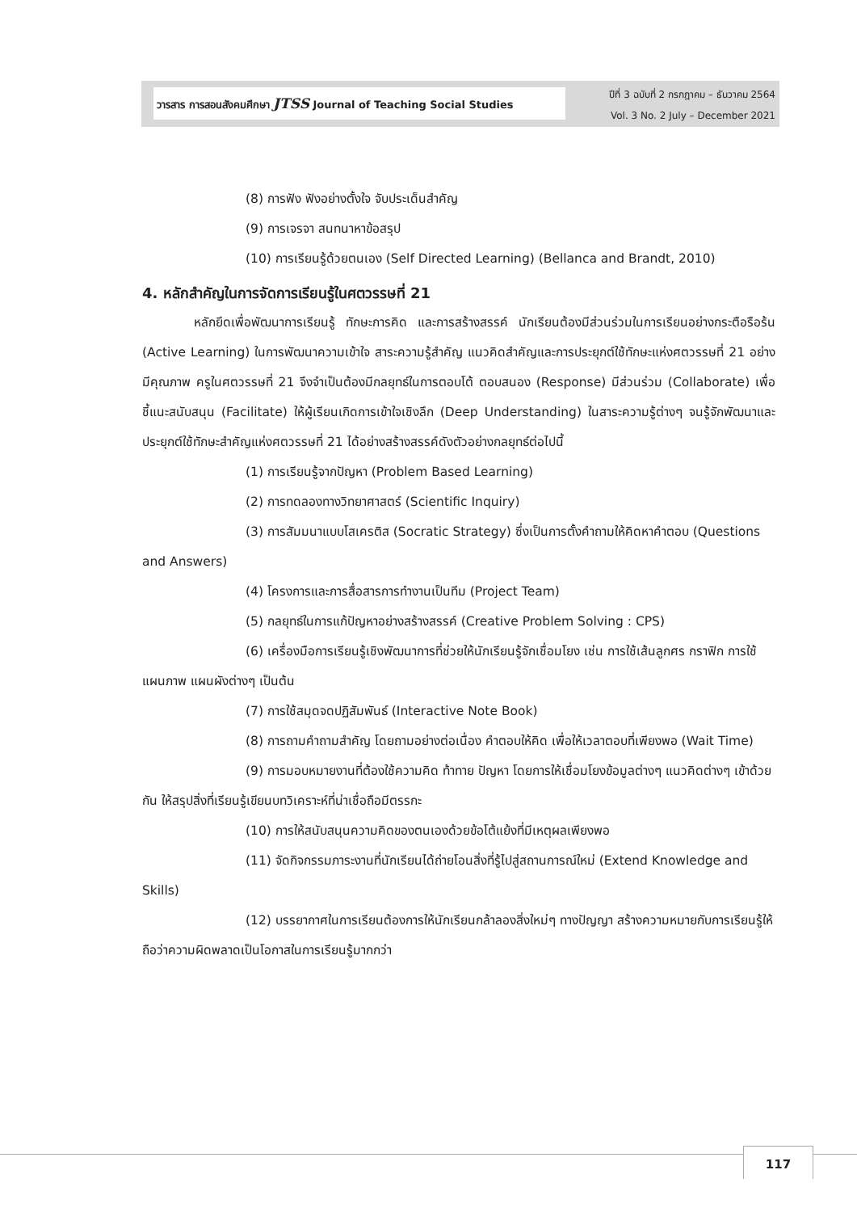วารสาร การสอนสังคมศึกษา JTSS Journal of Teaching Social Studies
ปีที่ 3 ฉบับที่ 2 กรกฎาคม – ธันวาคม 2564
Vol. 3 No. 2 July – December 2021
(8) การฟัง ฟังอย่างตั้งใจ จับประเด็นสำคัญ
(9) การเจรจา สนทนาหาข้อสรุป
(10) การเรียนรู้ด้วยตนเอง (Self Directed Learning) (Bellanca and Brandt, 2010)
4. หลักสำคัญในการจัดการเรียนรู้ในศตวรรษที่ 21
หลักยึดเพื่อพัฒนาการเรียนรู้ ทักษะการคิด และการสร้างสรรค์ นักเรียนต้องมีส่วนร่วมในการเรียนอย่างกระตือรือร้น (Active Learning) ในการพัฒนาความเข้าใจ สาระความรู้สำคัญ แนวคิดสำคัญและการประยุกต์ใช้ทักษะแห่งศตวรรษที่ 21 อย่างมีคุณภาพ ครูในศตวรรษที่ 21 จึงจำเป็นต้องมีกลยุทธ์ในการตอบโต้ ตอบสนอง (Response) มีส่วนร่วม (Collaborate) เพื่อชี้แนะสนับสนุน (Facilitate) ให้ผู้เรียนเกิดการเข้าใจเชิงลึก (Deep Understanding) ในสาระความรู้ต่างๆ จนรู้จักพัฒนาและประยุกต์ใช้ทักษะสำคัญแห่งศตวรรษที่ 21 ได้อย่างสร้างสรรค์ดังตัวอย่างกลยุทธ์ต่อไปนี้
(1) การเรียนรู้จากปัญหา (Problem Based Learning)
(2) การทดลองทางวิทยาศาสตร์ (Scientific Inquiry)
(3) การสัมมนาแบบโสเครติส (Socratic Strategy) ซึ่งเป็นการตั้งคำถามให้คิดหาคำตอบ (Questions and Answers)
(4) โครงการและการสื่อสารการทำงานเป็นทีม (Project Team)
(5) กลยุทธ์ในการแก้ปัญหาอย่างสร้างสรรค์ (Creative Problem Solving : CPS)
(6) เครื่องมือการเรียนรู้เชิงพัฒนาการที่ช่วยให้นักเรียนรู้จักเชื่อมโยง เช่น การใช้เส้นลูกศร กราฟิก การใช้แผนภาพ แผนผังต่างๆ เป็นต้น
(7) การใช้สมุดจดปฏิสัมพันธ์ (Interactive Note Book)
(8) การถามคำถามสำคัญ โดยถามอย่างต่อเนื่อง คำตอบให้คิด เพื่อให้เวลาตอบที่เพียงพอ (Wait Time)
(9) การมอบหมายงานที่ต้องใช้ความคิด ท้าทาย ปัญหา โดยการให้เชื่อมโยงข้อมูลต่างๆ แนวคิดต่างๆ เข้าด้วยกัน ให้สรุปสิ่งที่เรียนรู้เขียนบทวิเคราะห์ที่น่าเชื่อถือมีตรรกะ
(10) การให้สนับสนุนความคิดของตนเองด้วยข้อโต้แย้งที่มีเหตุผลเพียงพอ
(11) จัดกิจกรรมภาระงานที่นักเรียนได้ถ่ายโอนสิ่งที่รู้ไปสู่สถานการณ์ใหม่ (Extend Knowledge and Skills)
(12) บรรยากาศในการเรียนต้องการให้นักเรียนกล้าลองสิ่งใหม่ๆ ทางปัญญา สร้างความหมายกับการเรียนรู้ให้ถือว่าความผิดพลาดเป็นโอกาสในการเรียนรู้มากกว่า
117